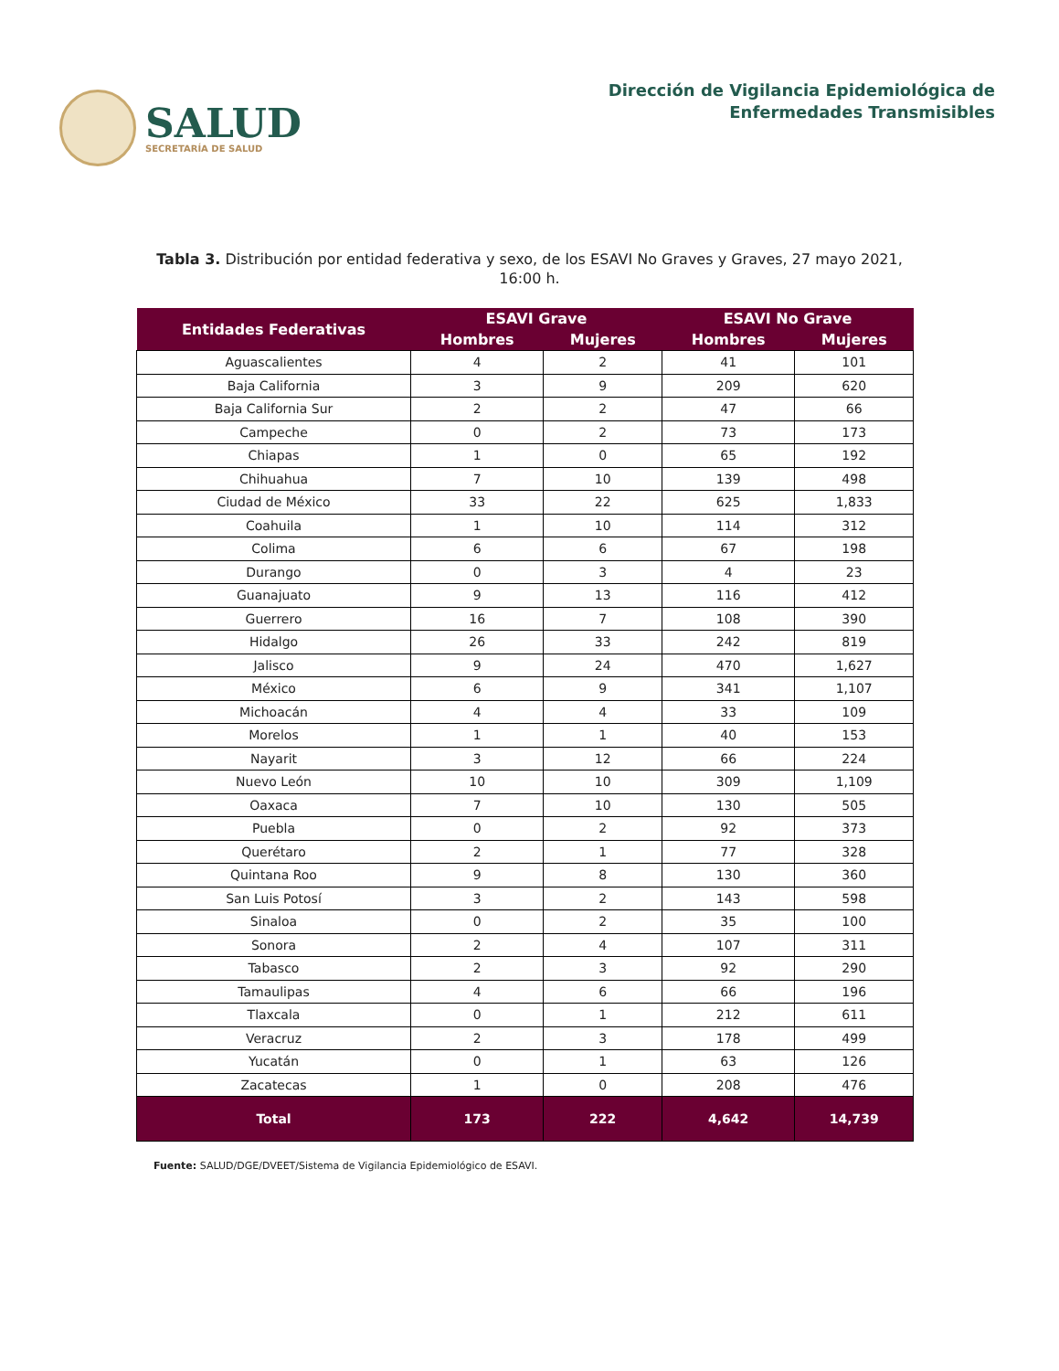SALUD
SECRETARÍA DE SALUD
Dirección de Vigilancia Epidemiológica de
Enfermedades Transmisibles
Tabla 3. Distribución por entidad federativa y sexo, de los ESAVI No Graves y Graves, 27 mayo 2021, 16:00 h.
| Entidades Federativas | ESAVI Grave | | ESAVI No Grave | |
| --- | --- | --- | --- | --- |
| | Hombres | Mujeres | Hombres | Mujeres |
| Aguascalientes | 4 | 2 | 41 | 101 |
| Baja California | 3 | 9 | 209 | 620 |
| Baja California Sur | 2 | 2 | 47 | 66 |
| Campeche | 0 | 2 | 73 | 173 |
| Chiapas | 1 | 0 | 65 | 192 |
| Chihuahua | 7 | 10 | 139 | 498 |
| Ciudad de México | 33 | 22 | 625 | 1,833 |
| Coahuila | 1 | 10 | 114 | 312 |
| Colima | 6 | 6 | 67 | 198 |
| Durango | 0 | 3 | 4 | 23 |
| Guanajuato | 9 | 13 | 116 | 412 |
| Guerrero | 16 | 7 | 108 | 390 |
| Hidalgo | 26 | 33 | 242 | 819 |
| Jalisco | 9 | 24 | 470 | 1,627 |
| México | 6 | 9 | 341 | 1,107 |
| Michoacán | 4 | 4 | 33 | 109 |
| Morelos | 1 | 1 | 40 | 153 |
| Nayarit | 3 | 12 | 66 | 224 |
| Nuevo León | 10 | 10 | 309 | 1,109 |
| Oaxaca | 7 | 10 | 130 | 505 |
| Puebla | 0 | 2 | 92 | 373 |
| Querétaro | 2 | 1 | 77 | 328 |
| Quintana Roo | 9 | 8 | 130 | 360 |
| San Luis Potosí | 3 | 2 | 143 | 598 |
| Sinaloa | 0 | 2 | 35 | 100 |
| Sonora | 2 | 4 | 107 | 311 |
| Tabasco | 2 | 3 | 92 | 290 |
| Tamaulipas | 4 | 6 | 66 | 196 |
| Tlaxcala | 0 | 1 | 212 | 611 |
| Veracruz | 2 | 3 | 178 | 499 |
| Yucatán | 0 | 1 | 63 | 126 |
| Zacatecas | 1 | 0 | 208 | 476 |
| Total | 173 | 222 | 4,642 | 14,739 |
Fuente: SALUD/DGE/DVEET/Sistema de Vigilancia Epidemiológico de ESAVI.